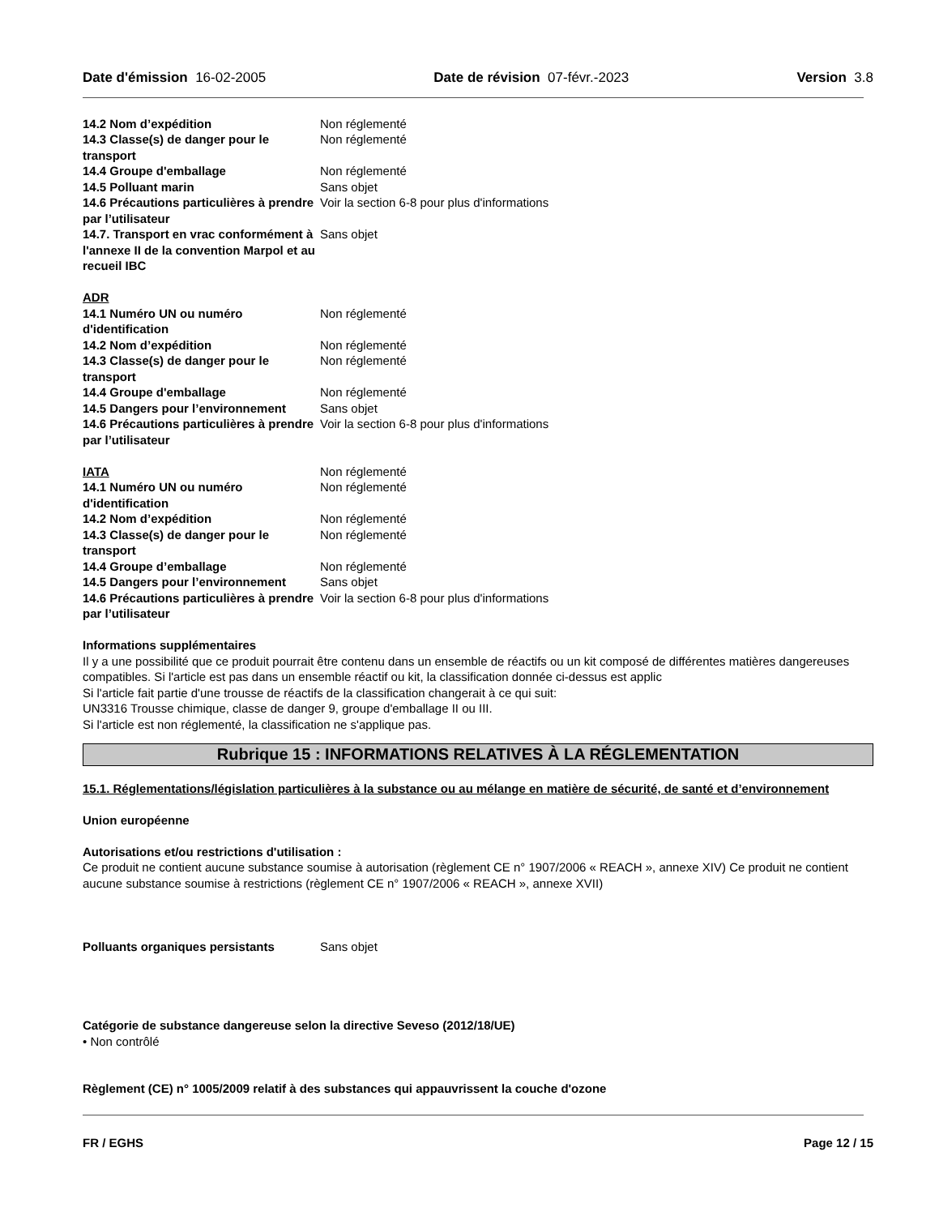Date d'émission 16-02-2005 Date de révision 07-févr.-2023 Version 3.8
14.2 Nom d’expédition Non réglementé
14.3 Classe(s) de danger pour le transport
Non réglementé
14.4 Groupe d'emballage Non réglementé
14.5 Polluant marin Sans objet
14.6 Précautions particulières à prendre par l’utilisateur
Voir la section 6-8 pour plus d'informations
14.7. Transport en vrac conformément à l'annexe II de la convention Marpol et au recueil IBC
Sans objet
ADR
14.1 Numéro UN ou numéro d'identification
Non réglementé
14.2 Nom d’expédition Non réglementé
14.3 Classe(s) de danger pour le transport
Non réglementé
14.4 Groupe d'emballage Non réglementé
14.5 Dangers pour l’environnement
Sans objet
14.6 Précautions particulières à prendre par l’utilisateur
Voir la section 6-8 pour plus d'informations
IATA Non réglementé
14.1 Numéro UN ou numéro d'identification
Non réglementé
14.2 Nom d’expédition Non réglementé
14.3 Classe(s) de danger pour le transport
Non réglementé
14.4 Groupe d’emballage Non réglementé
14.5 Dangers pour l’environnement
Sans objet
14.6 Précautions particulières à prendre par l’utilisateur
Voir la section 6-8 pour plus d'informations
Informations supplémentaires
Il y a une possibilité que ce produit pourrait être contenu dans un ensemble de réactifs ou un kit composé de différentes matières dangereuses compatibles. Si l'article est pas dans un ensemble réactif ou kit, la classification donnée ci-dessus est applic
Si l'article fait partie d'une trousse de réactifs de la classification changerait à ce qui suit:
UN3316 Trousse chimique, classe de danger 9, groupe d'emballage II ou III.
Si l'article est non réglementé, la classification ne s'applique pas.
Rubrique 15 : INFORMATIONS RELATIVES À LA RÉGLEMENTATION
15.1. Réglementations/législation particulières à la substance ou au mélange en matière de sécurité, de santé et d’environnement
Union européenne
Autorisations et/ou restrictions d'utilisation :
Ce produit ne contient aucune substance soumise à autorisation (règlement CE n° 1907/2006 « REACH », annexe XIV) Ce produit ne contient aucune substance soumise à restrictions (règlement CE n° 1907/2006 « REACH », annexe XVII)
Polluants organiques persistants Sans objet
Catégorie de substance dangereuse selon la directive Seveso (2012/18/UE)
• Non contrôlé
Règlement (CE) n° 1005/2009 relatif à des substances qui appauvrissent la couche d'ozone
FR / EGHS Page 12 / 15